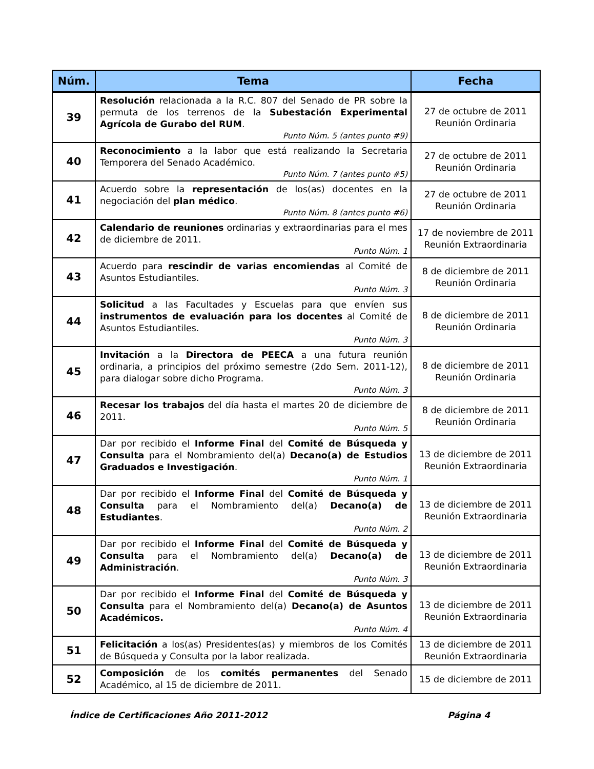| Núm. | Tema | Fecha |
| --- | --- | --- |
| 39 | Resolución relacionada a la R.C. 807 del Senado de PR sobre la permuta de los terrenos de la Subestación Experimental Agrícola de Gurabo del RUM . Punto Núm. 5 (antes punto #9) | 27 de octubre de 2011 Reunión Ordinaria |
| 40 | Reconocimiento a la labor que está realizando la Secretaria Temporera del Senado Académico. Punto Núm. 7 (antes punto #5) | 27 de octubre de 2011 Reunión Ordinaria |
| 41 | Acuerdo sobre la representación de los(as) docentes en la negociación del plan médico . Punto Núm. 8 (antes punto #6) | 27 de octubre de 2011 Reunión Ordinaria |
| 42 | Calendario de reuniones ordinarias y extraordinarias para el mes de diciembre de 2011. Punto Núm. 1 | 17 de noviembre de 2011 Reunión Extraordinaria |
| 43 | Acuerdo para rescindir de varias encomiendas al Comité de Asuntos Estudiantiles. Punto Núm. 3 | 8 de diciembre de 2011 Reunión Ordinaria |
| 44 | Solicitud a las Facultades y Escuelas para que envíen sus instrumentos de evaluación para los docentes al Comité de Asuntos Estudiantiles. Punto Núm. 3 | 8 de diciembre de 2011 Reunión Ordinaria |
| 45 | Invitación a la Directora de PEECA a una futura reunión ordinaria, a principios del próximo semestre (2do Sem. 2011-12), para dialogar sobre dicho Programa. Punto Núm. 3 | 8 de diciembre de 2011 Reunión Ordinaria |
| 46 | Recesar los trabajos del día hasta el martes 20 de diciembre de 2011. Punto Núm. 5 | 8 de diciembre de 2011 Reunión Ordinaria |
| 47 | Dar por recibido el Informe Final del Comité de Búsqueda y Consulta para el Nombramiento del(a) Decano(a) de Estudios Graduados e Investigación . Punto Núm. 1 | 13 de diciembre de 2011 Reunión Extraordinaria |
| 48 | Dar por recibido el Informe Final del Comité de Búsqueda y Consulta para el Nombramiento del(a) Decano(a) de Estudiantes . Punto Núm. 2 | 13 de diciembre de 2011 Reunión Extraordinaria |
| 49 | Dar por recibido el Informe Final del Comité de Búsqueda y Consulta para el Nombramiento del(a) Decano(a) de Administración . Punto Núm. 3 | 13 de diciembre de 2011 Reunión Extraordinaria |
| 50 | Dar por recibido el Informe Final del Comité de Búsqueda y Consulta para el Nombramiento del(a) Decano(a) de Asuntos Académicos. Punto Núm. 4 | 13 de diciembre de 2011 Reunión Extraordinaria |
| 51 | Felicitación a los(as) Presidentes(as) y miembros de los Comités de Búsqueda y Consulta por la labor realizada. | 13 de diciembre de 2011 Reunión Extraordinaria |
| 52 | Composición de los comités permanentes del Senado Académico, al 15 de diciembre de 2011. | 15 de diciembre de 2011 |
Índice de Certificaciones Año 2011-2012 Página 4